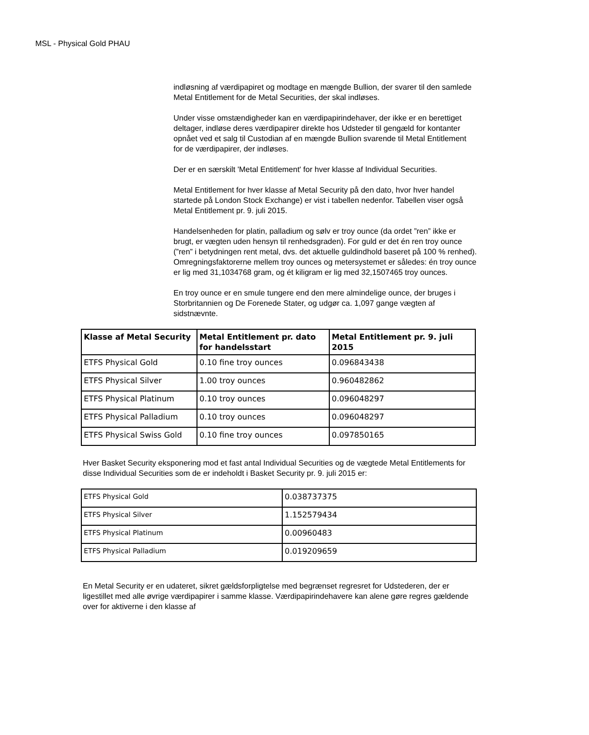MSL - Physical Gold PHAU
indløsning af værdipapiret og modtage en mængde Bullion, der svarer til den samlede Metal Entitlement for de Metal Securities, der skal indløses.
Under visse omstændigheder kan en værdipapirindehaver, der ikke er en berettiget deltager, indløse deres værdipapirer direkte hos Udsteder til gengæld for kontanter opnået ved et salg til Custodian af en mængde Bullion svarende til Metal Entitlement for de værdipapirer, der indløses.
Der er en særskilt 'Metal Entitlement' for hver klasse af Individual Securities.
Metal Entitlement for hver klasse af Metal Security på den dato, hvor hver handel startede på London Stock Exchange) er vist i tabellen nedenfor. Tabellen viser også Metal Entitlement pr. 9. juli 2015.
Handelsenheden for platin, palladium og sølv er troy ounce (da ordet ”ren” ikke er brugt, er vægten uden hensyn til renhedsgraden). For guld er det én ren troy ounce (”ren” i betydningen rent metal, dvs. det aktuelle guldindhold baseret på 100 % renhed). Omregningsfaktorerne mellem troy ounces og metersystemet er således: én troy ounce er lig med 31,1034768 gram, og ét kiligram er lig med 32,1507465 troy ounces.
En troy ounce er en smule tungere end den mere almindelige ounce, der bruges i Storbritannien og De Forenede Stater, og udgør ca. 1,097 gange vægten af sidstnævnte.
| Klasse af Metal Security | Metal Entitlement pr. dato for handelsstart | Metal Entitlement pr. 9. juli 2015 |
| --- | --- | --- |
| ETFS Physical Gold | 0.10 fine troy ounces | 0.096843438 |
| ETFS Physical Silver | 1.00 troy ounces | 0.960482862 |
| ETFS Physical Platinum | 0.10 troy ounces | 0.096048297 |
| ETFS Physical Palladium | 0.10 troy ounces | 0.096048297 |
| ETFS Physical Swiss Gold | 0.10 fine troy ounces | 0.097850165 |
Hver Basket Security eksponering mod et fast antal Individual Securities og de vægtede Metal Entitlements for disse Individual Securities som de er indeholdt i Basket Security pr. 9. juli 2015 er:
| ETFS Physical Gold | 0.038737375 |
| ETFS Physical Silver | 1.152579434 |
| ETFS Physical Platinum | 0.00960483 |
| ETFS Physical Palladium | 0.019209659 |
En Metal Security er en udateret, sikret gældsforpligtelse med begrænset regresret for Udstederen, der er ligestillet med alle øvrige værdipapirer i samme klasse. Værdipapirindehavere kan alene gøre regres gældende over for aktiverne i den klasse af